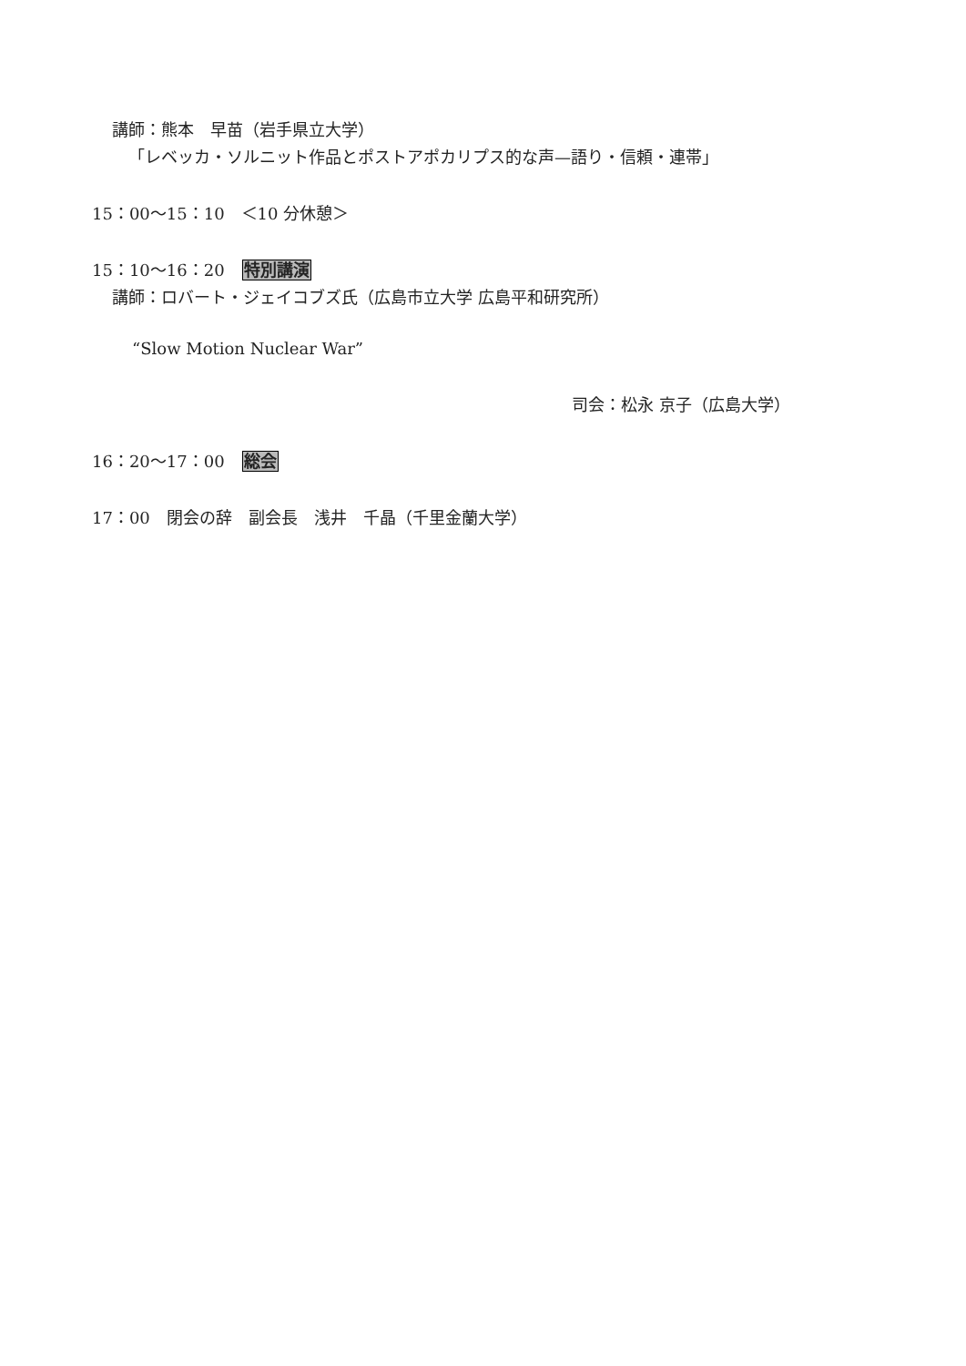講師：熊本　早苗（岩手県立大学）
「レベッカ・ソルニット作品とポストアポカリプス的な声—語り・信頼・連帯」
15：00〜15：10　＜10 分休憩＞
15：10〜16：20 特別講演
講師：ロバート・ジェイコブズ氏（広島市立大学 広島平和研究所）
“Slow Motion Nuclear War”
司会：松永 京子（広島大学）
16：20〜17：00 総会
17：00　閉会の辞　副会長　浅井　千晶（千里金蘭大学）